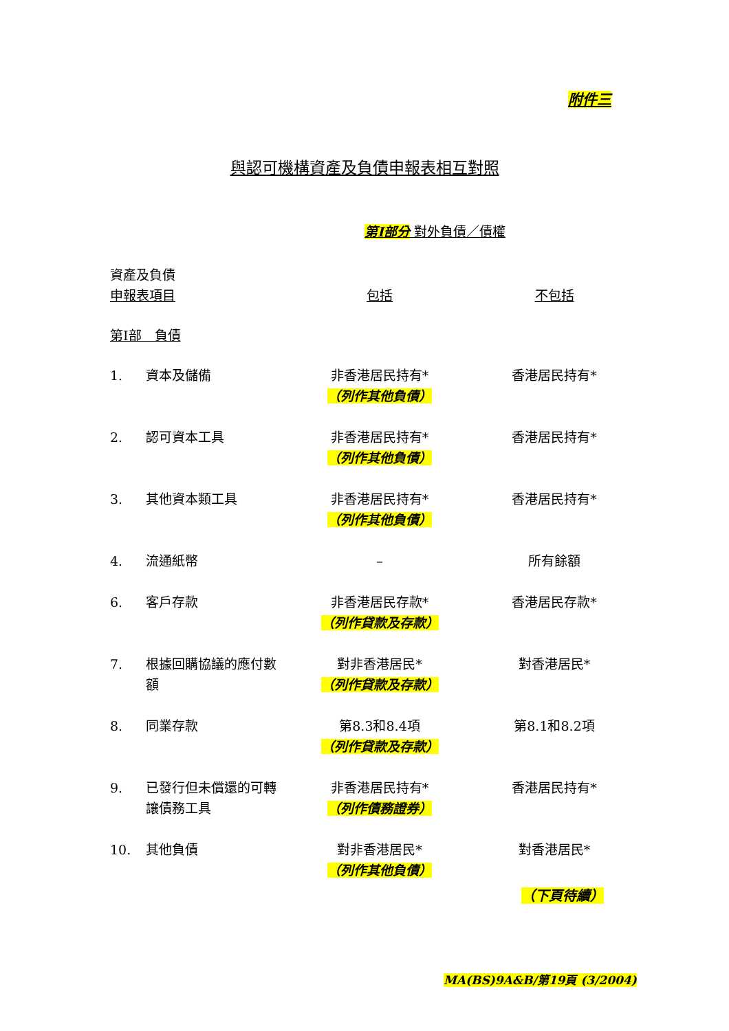附件三
與認可機構資產及負債申報表相互對照
第I部分 對外負債／債權
| 資產及負債 申報表項目 | | 包括 | 不包括 |
| --- | --- | --- | --- |
| 第I部 負債 | | | |
| 1. | 資本及儲備 | 非香港居民持有* （列作其他負債） | 香港居民持有* |
| 2. | 認可資本工具 | 非香港居民持有* （列作其他負債） | 香港居民持有* |
| 3. | 其他資本類工具 | 非香港居民持有* （列作其他負債） | 香港居民持有* |
| 4. | 流通紙幣 | – | 所有餘額 |
| 6. | 客戶存款 | 非香港居民存款* （列作貸款及存款） | 香港居民存款* |
| 7. | 根據回購協議的應付數額 | 對非香港居民* （列作貸款及存款） | 對香港居民* |
| 8. | 同業存款 | 第8.3和8.4項 （列作貸款及存款） | 第8.1和8.2項 |
| 9. | 已發行但未償還的可轉讓債務工具 | 非香港居民持有* （列作債務證券） | 香港居民持有* |
| 10. | 其他負債 | 對非香港居民* （列作其他負債） | 對香港居民* |
（下頁待續）
MA(BS)9A&B/第19頁 (3/2004)